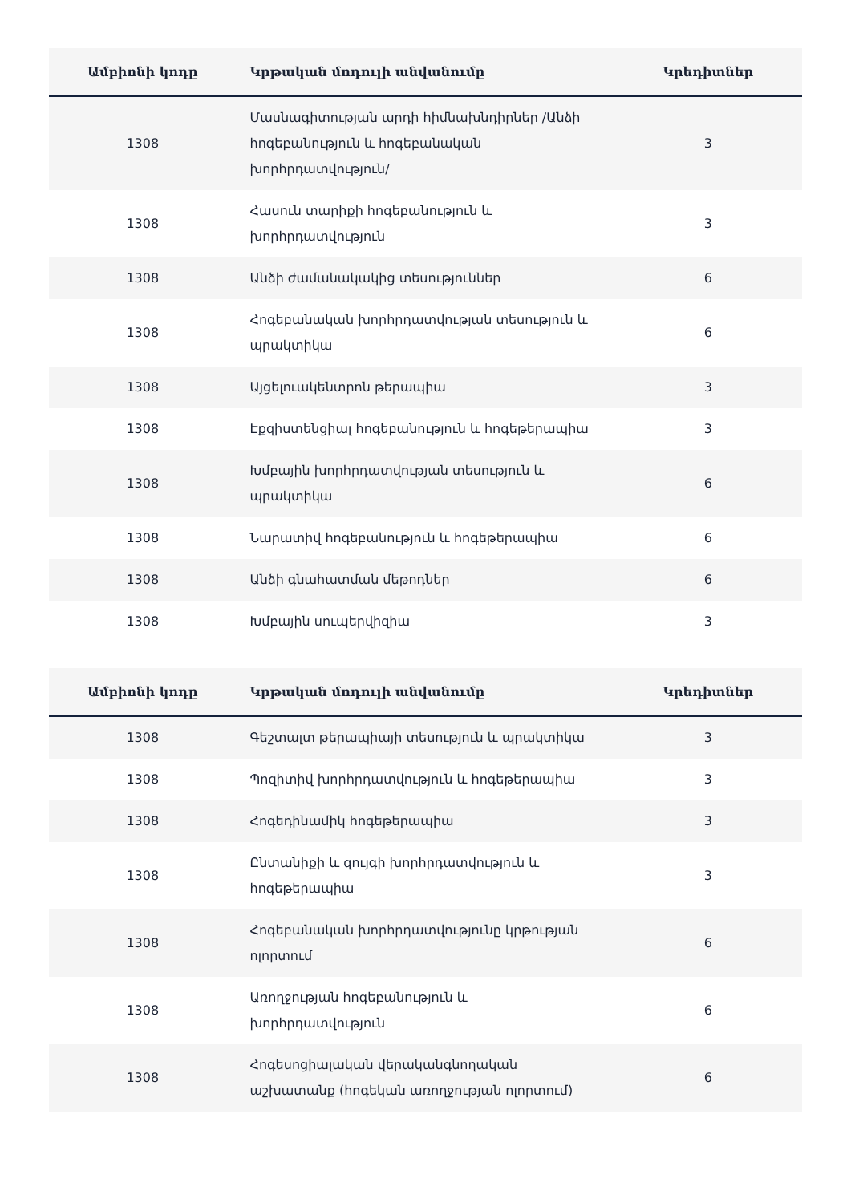| Ամբիոնի կոդը | Կրթական մոդուլի անվանումը | Կրեդիտներ |
| --- | --- | --- |
| 1308 | Մասնագիտության արդի հիմնախնդիրներ /Անձի հոգեբանություն և հոգեբանական խորհրդատվություն/ | 3 |
| 1308 | Հասուն տարիքի հոգեբանություն և խորհրդատվություն | 3 |
| 1308 | Անձի ժամանակակից տեսություններ | 6 |
| 1308 | Հոգեբանական խորհրդատվության տեսություն և պրակտիկա | 6 |
| 1308 | Այցելուակենտրոն թերապիա | 3 |
| 1308 | Էքզիստենցիալ հոգեբանություն և հոգեթերապիա | 3 |
| 1308 | Խմբային խորհրդատվության տեսություն և պրակտիկա | 6 |
| 1308 | Նարատիվ հոգեբանություն և հոգեթերապիա | 6 |
| 1308 | Անձի գնահատման մեթոդներ | 6 |
| 1308 | Խմբային սուպերվիզիա | 3 |
| Ամբիոնի կոդը | Կրթական մոդուլի անվանումը | Կրեդիտներ |
| --- | --- | --- |
| 1308 | Գեշտալտ թերապիայի տեսություն և պրակտիկա | 3 |
| 1308 | Պոզիտիվ խորհրդատվություն և հոգեթերապիա | 3 |
| 1308 | Հոգեդինամիկ հոգեթերապիա | 3 |
| 1308 | Ընտանիքի և զույգի խորհրդատվություն և հոգեթերապիա | 3 |
| 1308 | Հոգեբանական խորհրդատվությունը կրթության ոլորտում | 6 |
| 1308 | Առողջության հոգեբանություն և խորհրդատվություն | 6 |
| 1308 | Հոգեսոցիալական վերականգնողական աշխատանք (հոգեկան առողջության ոլորտում) | 6 |